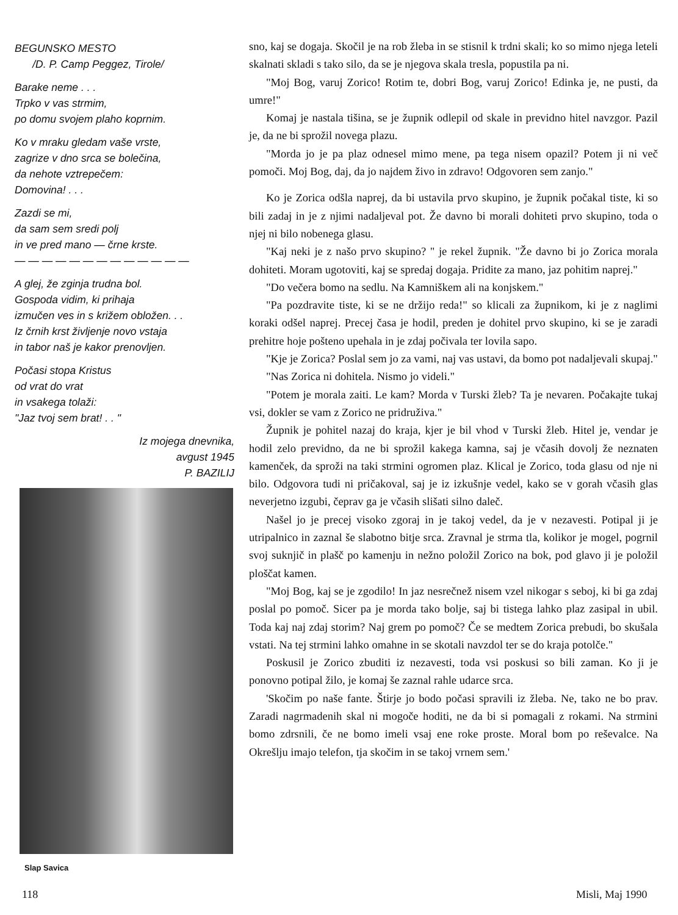BEGUNSKO MESTO
/D. P. Camp Peggez, Tirole/
Barake neme . . .
Trpko v vas strmim,
po domu svojem plaho koprnim.
Ko v mraku gledam vaše vrste,
zagrize v dno srca se bolečina,
da nehote vztrepečem:
Domovina! . . .
Zazdi se mi,
da sam sem sredi polj
in ve pred mano — črne krste.
— — — — — — — — — — — — —
A glej, že zginja trudna bol.
Gospoda vidim, ki prihaja
izmučen ves in s križem obložen. . .
Iz črnih krst življenje novo vstaja
in tabor naš je kakor prenovljen.
Počasi stopa Kristus
od vrat do vrat
in vsakega tolaži:
"Jaz tvoj sem brat! . . "
Iz mojega dnevnika,
avgust 1945
P. BAZILIJ
Slap Savica
sno, kaj se dogaja. Skočil je na rob žleba in se stisnil k trdni skali; ko so mimo njega leteli skalnati skladi s tako silo, da se je njegova skala tresla, popustila pa ni.
"Moj Bog, varuj Zorico! Rotim te, dobri Bog, varuj Zorico! Edinka je, ne pusti, da umre!"
Komaj je nastala tišina, se je župnik odlepil od skale in previdno hitel navzgor. Pazil je, da ne bi sprožil novega plazu.
"Morda jo je pa plaz odnesel mimo mene, pa tega nisem opazil? Potem ji ni več pomoči. Moj Bog, daj, da jo najdem živo in zdravo! Odgovoren sem zanjo."
Ko je Zorica odšla naprej, da bi ustavila prvo skupino, je župnik počakal tiste, ki so bili zadaj in je z njimi nadaljeval pot. Že davno bi morali dohiteti prvo skupino, toda o njej ni bilo nobenega glasu.
"Kaj neki je z našo prvo skupino? " je rekel župnik. "Že davno bi jo Zorica morala dohiteti. Moram ugotoviti, kaj se spredaj dogaja. Pridite za mano, jaz pohitim naprej."
"Do večera bomo na sedlu. Na Kamniškem ali na konjskem."
"Pa pozdravite tiste, ki se ne držijo reda!" so klicali za župnikom, ki je z naglimi koraki odšel naprej. Precej časa je hodil, preden je dohitel prvo skupino, ki se je zaradi prehitre hoje pošteno upehala in je zdaj počivala ter lovila sapo.
"Kje je Zorica? Poslal sem jo za vami, naj vas ustavi, da bomo pot nadaljevali skupaj."
"Nas Zorica ni dohitela. Nismo jo videli."
"Potem je morala zaiti. Le kam? Morda v Turski žleb? Ta je nevaren. Počakajte tukaj vsi, dokler se vam z Zorico ne pridruživa."
Župnik je pohitel nazaj do kraja, kjer je bil vhod v Turski žleb. Hitel je, vendar je hodil zelo previdno, da ne bi sprožil kakega kamna, saj je včasih dovolj že neznaten kamenček, da sproži na taki strmini ogromen plaz. Klical je Zorico, toda glasu od nje ni bilo. Odgovora tudi ni pričakoval, saj je iz izkušnje vedel, kako se v gorah včasih glas neverjetno izgubi, čeprav ga je včasih slišati silno daleč.
Našel jo je precej visoko zgoraj in je takoj vedel, da je v nezavesti. Potipal ji je utripalnico in zaznal še slabotno bitje srca. Zravnal je strma tla, kolikor je mogel, pogrnil svoj suknjič in plašč po kamenju in nežno položil Zorico na bok, pod glavo ji je položil ploščat kamen.
"Moj Bog, kaj se je zgodilo! In jaz nesrečnež nisem vzel nikogar s seboj, ki bi ga zdaj poslal po pomoč. Sicer pa je morda tako bolje, saj bi tistega lahko plaz zasipal in ubil. Toda kaj naj zdaj storim? Naj grem po pomoč? Če se medtem Zorica prebudi, bo skušala vstati. Na tej strmini lahko omahne in se skotali navzdol ter se do kraja potolče."
Poskusil je Zorico zbuditi iz nezavesti, toda vsi poskusi so bili zaman. Ko ji je ponovno potipal žilo, je komaj še zaznal rahle udarce srca.
'Skočim po naše fante. Štirje jo bodo počasi spravili iz žleba. Ne, tako ne bo prav. Zaradi nagrmadenih skal ni mogoče hoditi, ne da bi si pomagali z rokami. Na strmini bomo zdrsnili, če ne bomo imeli vsaj ene roke proste. Moral bom po reševalce. Na Okrešlju imajo telefon, tja skočim in se takoj vrnem sem.'
118 Misli, Maj 1990